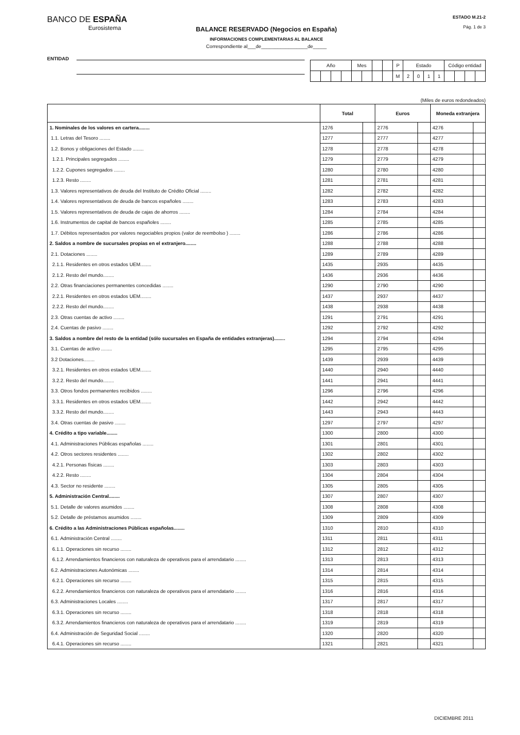BANCO DE ESPAÑA
Eurosistema
ESTADO M.21-2
Pág. 1 de 3
BALANCE RESERVADO (Negocios en España)
INFORMACIONES COMPLEMENTARIAS AL BALANCE
Correspondiente al___de_________________de_____
ENTIDAD
| Año | | | | Mes | | | | P | Estado | | | | Código entidad | | | |
| | | | | | | | | M | 2 | 0 | 1 | 1 | | | | |
(Miles de euros redondeados)
| | Total | | Euros | | Moneda extranjera | |
| --- | --- | --- | --- | --- | --- | --- |
| 1. Nominales de los valores en cartera........ | 1276 | | 2776 | | 4276 | |
| 1.1. Letras del Tesoro ........ | 1277 | | 2777 | | 4277 | |
| 1.2. Bonos y obligaciones del Estado ........ | 1278 | | 2778 | | 4278 | |
| 1.2.1. Principales segregados ........ | 1279 | | 2779 | | 4279 | |
| 1.2.2. Cupones segregados ........ | 1280 | | 2780 | | 4280 | |
| 1.2.3. Resto ........ | 1281 | | 2781 | | 4281 | |
| 1.3. Valores representativos de deuda del Instituto de Crédito Oficial ........ | 1282 | | 2782 | | 4282 | |
| 1.4. Valores representativos de deuda de bancos españoles ........ | 1283 | | 2783 | | 4283 | |
| 1.5. Valores representativos de deuda de cajas de ahorros ........ | 1284 | | 2784 | | 4284 | |
| 1.6. Instrumentos de capital de bancos españoles ........ | 1285 | | 2785 | | 4285 | |
| 1.7. Débitos representados por valores negociables propios (valor de reembolso ) ........ | 1286 | | 2786 | | 4286 | |
| 2. Saldos a nombre de sucursales propias en el extranjero........ | 1288 | | 2788 | | 4288 | |
| 2.1. Dotaciones ........ | 1289 | | 2789 | | 4289 | |
| 2.1.1. Residentes en otros estados UEM........ | 1435 | | 2935 | | 4435 | |
| 2.1.2. Resto del mundo........ | 1436 | | 2936 | | 4436 | |
| 2.2. Otras financiaciones permanentes concedidas ........ | 1290 | | 2790 | | 4290 | |
| 2.2.1. Residentes en otros estados UEM........ | 1437 | | 2937 | | 4437 | |
| 2.2.2. Resto del mundo........ | 1438 | | 2938 | | 4438 | |
| 2.3. Otras cuentas de activo ........ | 1291 | | 2791 | | 4291 | |
| 2.4. Cuentas de pasivo ........ | 1292 | | 2792 | | 4292 | |
| 3. Saldos a nombre del resto de la entidad (sólo sucursales en España de entidades extranjeras)........ | 1294 | | 2794 | | 4294 | |
| 3.1. Cuentas de activo ........ | 1295 | | 2795 | | 4295 | |
| 3.2 Dotaciones........ | 1439 | | 2939 | | 4439 | |
| 3.2.1. Residentes en otros estados UEM........ | 1440 | | 2940 | | 4440 | |
| 3.2.2. Resto del mundo........ | 1441 | | 2941 | | 4441 | |
| 3.3. Otros fondos permanentes recibidos ........ | 1296 | | 2796 | | 4296 | |
| 3.3.1. Residentes en otros estados UEM........ | 1442 | | 2942 | | 4442 | |
| 3.3.2. Resto del mundo........ | 1443 | | 2943 | | 4443 | |
| 3.4. Otras cuentas de pasivo ........ | 1297 | | 2797 | | 4297 | |
| 4. Crédito a tipo variable........ | 1300 | | 2800 | | 4300 | |
| 4.1. Administraciones Públicas españolas ........ | 1301 | | 2801 | | 4301 | |
| 4.2. Otros sectores residentes ........ | 1302 | | 2802 | | 4302 | |
| 4.2.1. Personas físicas ........ | 1303 | | 2803 | | 4303 | |
| 4.2.2. Resto ........ | 1304 | | 2804 | | 4304 | |
| 4.3. Sector no residente ........ | 1305 | | 2805 | | 4305 | |
| 5. Administración Central........ | 1307 | | 2807 | | 4307 | |
| 5.1. Detalle de valores asumidos ........ | 1308 | | 2808 | | 4308 | |
| 5.2. Detalle de préstamos asumidos ........ | 1309 | | 2809 | | 4309 | |
| 6. Crédito a las Administraciones Públicas españolas........ | 1310 | | 2810 | | 4310 | |
| 6.1. Administración Central ........ | 1311 | | 2811 | | 4311 | |
| 6.1.1. Operaciones sin recurso ........ | 1312 | | 2812 | | 4312 | |
| 6.1.2. Arrendamientos financieros con naturaleza de operativos para el arrendatario ........ | 1313 | | 2813 | | 4313 | |
| 6.2. Administraciones Autonómicas ........ | 1314 | | 2814 | | 4314 | |
| 6.2.1. Operaciones sin recurso ........ | 1315 | | 2815 | | 4315 | |
| 6.2.2. Arrendamientos financieros con naturaleza de operativos para el arrendatario ........ | 1316 | | 2816 | | 4316 | |
| 6.3. Administraciones Locales ........ | 1317 | | 2817 | | 4317 | |
| 6.3.1. Operaciones sin recurso ........ | 1318 | | 2818 | | 4318 | |
| 6.3.2. Arrendamientos financieros con naturaleza de operativos para el arrendatario ........ | 1319 | | 2819 | | 4319 | |
| 6.4. Administración de Seguridad Social ........ | 1320 | | 2820 | | 4320 | |
| 6.4.1. Operaciones sin recurso ........ | 1321 | | 2821 | | 4321 | |
DICIEMBRE 2011